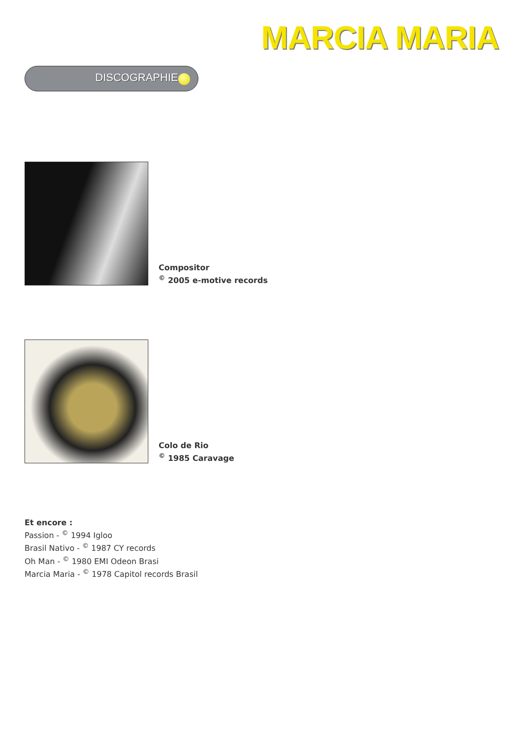MARCIA MARIA
DISCOGRAPHIE
Compositor
<sup>©</sup> 2005 e-motive records
Colo de Rio
<sup>©</sup> 1985 Caravage
Et encore :
Passion - <sup>©</sup> 1994 Igloo
Brasil Nativo - <sup>©</sup> 1987 CY records
Oh Man - <sup>©</sup> 1980 EMI Odeon Brasi
Marcia Maria - <sup>©</sup> 1978 Capitol records Brasil